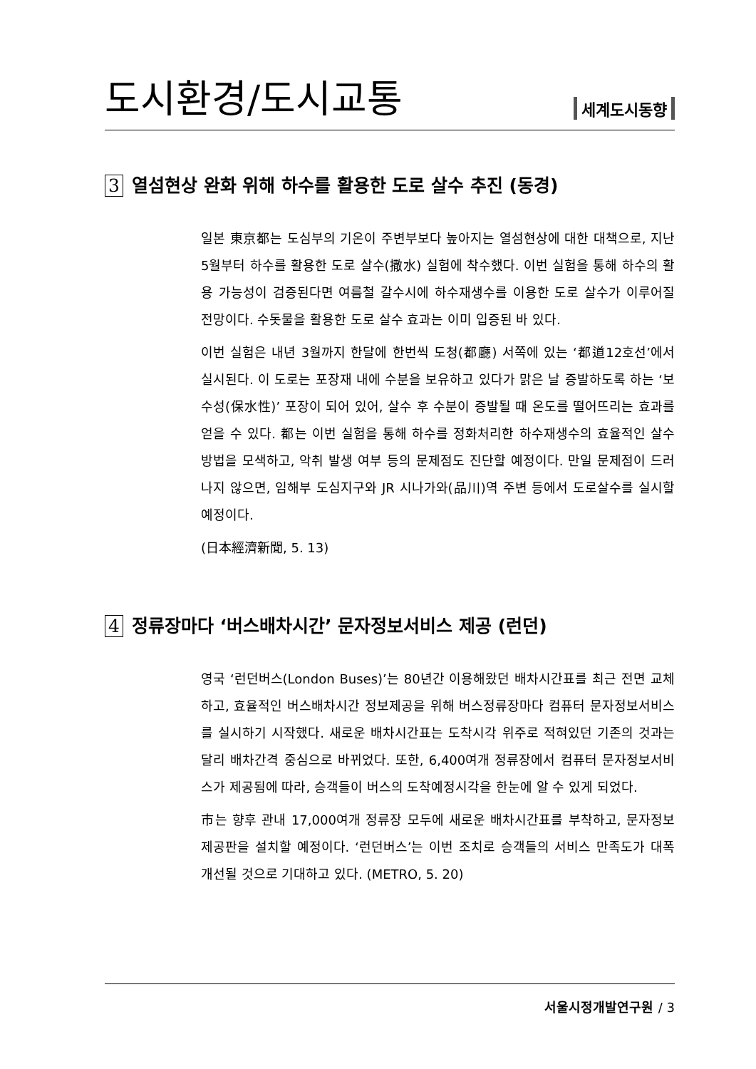도시환경/도시교통
세계도시동향
3 열섬현상 완화 위해 하수를 활용한 도로 살수 추진 (동경)
일본 東京都는 도심부의 기온이 주변부보다 높아지는 열섬현상에 대한 대책으로, 지난 5월부터 하수를 활용한 도로 살수(撒水) 실험에 착수했다. 이번 실험을 통해 하수의 활용 가능성이 검증된다면 여름철 갈수시에 하수재생수를 이용한 도로 살수가 이루어질 전망이다. 수돗물을 활용한 도로 살수 효과는 이미 입증된 바 있다.
이번 실험은 내년 3월까지 한달에 한번씩 도청(都廳) 서쪽에 있는 ‘都道12호선’에서 실시된다. 이 도로는 포장재 내에 수분을 보유하고 있다가 맑은 날 증발하도록 하는 ‘보수성(保水性)’ 포장이 되어 있어, 살수 후 수분이 증발될 때 온도를 떨어뜨리는 효과를 얻을 수 있다. 都는 이번 실험을 통해 하수를 정화처리한 하수재생수의 효율적인 살수 방법을 모색하고, 악취 발생 여부 등의 문제점도 진단할 예정이다. 만일 문제점이 드러나지 않으면, 임해부 도심지구와 JR 시나가와(品川)역 주변 등에서 도로살수를 실시할 예정이다.
(日本經濟新聞, 5. 13)
4 정류장마다 ‘버스배차시간’ 문자정보서비스 제공 (런던)
영국 ‘런던버스(London Buses)’는 80년간 이용해왔던 배차시간표를 최근 전면 교체하고, 효율적인 버스배차시간 정보제공을 위해 버스정류장마다 컴퓨터 문자정보서비스를 실시하기 시작했다. 새로운 배차시간표는 도착시각 위주로 적혀있던 기존의 것과는 달리 배차간격 중심으로 바뀌었다. 또한, 6,400여개 정류장에서 컴퓨터 문자정보서비스가 제공됨에 따라, 승객들이 버스의 도착예정시각을 한눈에 알 수 있게 되었다.
市는 향후 관내 17,000여개 정류장 모두에 새로운 배차시간표를 부착하고, 문자정보제공판을 설치할 예정이다. ‘런던버스’는 이번 조치로 승객들의 서비스 만족도가 대폭 개선될 것으로 기대하고 있다. (METRO, 5. 20)
서울시정개발연구원 / 3